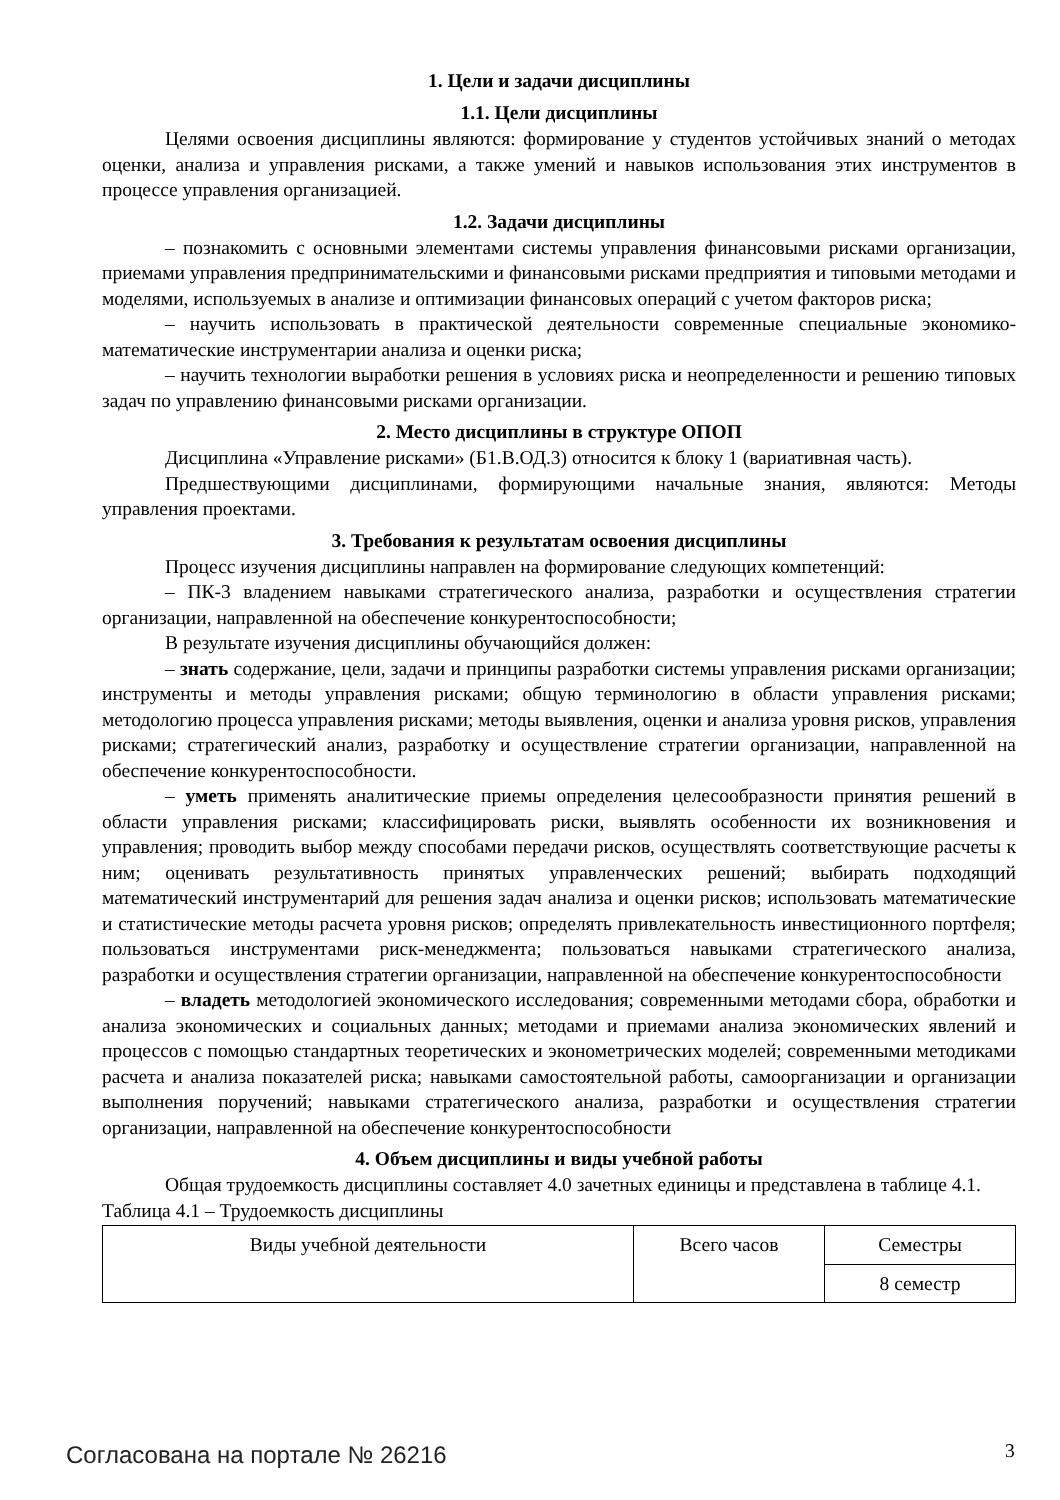1. Цели и задачи дисциплины
1.1. Цели дисциплины
Целями освоения дисциплины являются: формирование у студентов устойчивых знаний о методах оценки, анализа и управления рисками, а также умений и навыков использования этих инструментов в процессе управления организацией.
1.2. Задачи дисциплины
– познакомить с основными элементами системы управления финансовыми рисками организации, приемами управления предпринимательскими и финансовыми рисками предприятия и типовыми методами и моделями, используемых в анализе и оптимизации финансовых операций с учетом факторов риска;
– научить использовать в практической деятельности современные специальные экономико-математические инструментарии анализа и оценки риска;
– научить технологии выработки решения в условиях риска и неопределенности и решению типовых задач по управлению финансовыми рисками организации.
2. Место дисциплины в структуре ОПОП
Дисциплина «Управление рисками» (Б1.В.ОД.3) относится к блоку 1 (вариативная часть).
Предшествующими дисциплинами, формирующими начальные знания, являются: Методы управления проектами.
3. Требования к результатам освоения дисциплины
Процесс изучения дисциплины направлен на формирование следующих компетенций:
– ПК-3 владением навыками стратегического анализа, разработки и осуществления стратегии организации, направленной на обеспечение конкурентоспособности;
В результате изучения дисциплины обучающийся должен:
– знать содержание, цели, задачи и принципы разработки системы управления рисками организации; инструменты и методы управления рисками; общую терминологию в области управления рисками; методологию процесса управления рисками; методы выявления, оценки и анализа уровня рисков, управления рисками; стратегический анализ, разработку и осуществление стратегии организации, направленной на обеспечение конкурентоспособности.
– уметь применять аналитические приемы определения целесообразности принятия решений в области управления рисками; классифицировать риски, выявлять особенности их возникновения и управления; проводить выбор между способами передачи рисков, осуществлять соответствующие расчеты к ним; оценивать результативность принятых управленческих решений; выбирать подходящий математический инструментарий для решения задач анализа и оценки рисков; использовать математические и статистические методы расчета уровня рисков; определять привлекательность инвестиционного портфеля; пользоваться инструментами риск-менеджмента; пользоваться навыками стратегического анализа, разработки и осуществления стратегии организации, направленной на обеспечение конкурентоспособности
– владеть методологией экономического исследования; современными методами сбора, обработки и анализа экономических и социальных данных; методами и приемами анализа экономических явлений и процессов с помощью стандартных теоретических и эконометрических моделей; современными методиками расчета и анализа показателей риска; навыками самостоятельной работы, самоорганизации и организации выполнения поручений; навыками стратегического анализа, разработки и осуществления стратегии организации, направленной на обеспечение конкурентоспособности
4. Объем дисциплины и виды учебной работы
Общая трудоемкость дисциплины составляет 4.0 зачетных единицы и представлена в таблице 4.1.
Таблица 4.1 – Трудоемкость дисциплины
| Виды учебной деятельности | Всего часов | Семестры |
| | | 8 семестр |
Согласована на портале № 26216 3